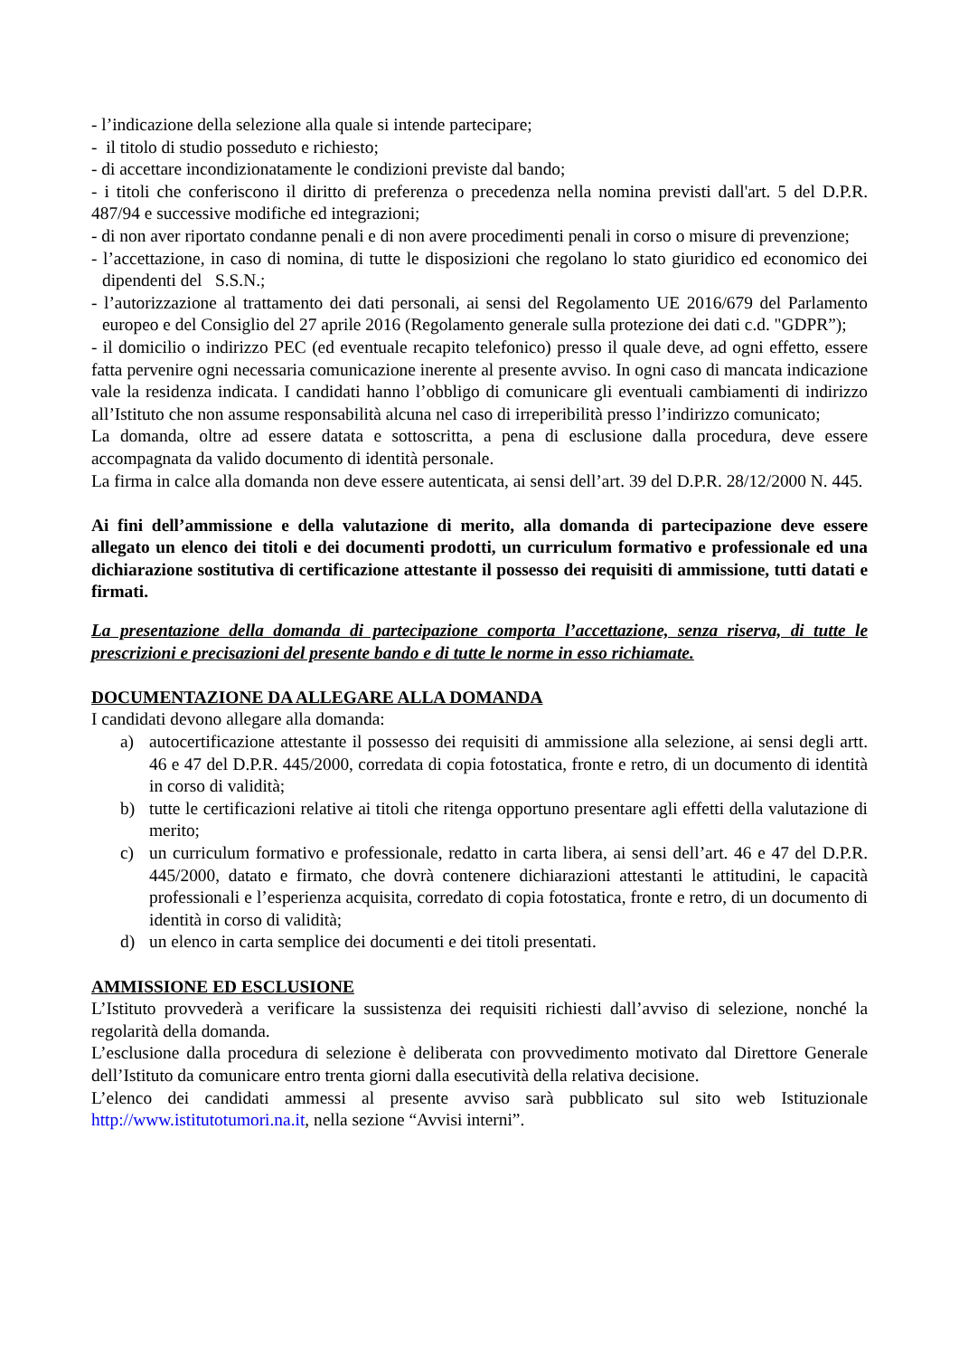- l’indicazione della selezione alla quale si intende partecipare;
- il titolo di studio posseduto e richiesto;
- di accettare incondizionatamente le condizioni previste dal bando;
- i titoli che conferiscono il diritto di preferenza o precedenza nella nomina previsti dall'art. 5 del D.P.R. 487/94 e successive modifiche ed integrazioni;
- di non aver riportato condanne penali e di non avere procedimenti penali in corso o misure di prevenzione;
- l’accettazione, in caso di nomina, di tutte le disposizioni che regolano lo stato giuridico ed economico dei dipendenti del S.S.N.;
- l’autorizzazione al trattamento dei dati personali, ai sensi del Regolamento UE 2016/679 del Parlamento europeo e del Consiglio del 27 aprile 2016 (Regolamento generale sulla protezione dei dati c.d. "GDPR”);
- il domicilio o indirizzo PEC (ed eventuale recapito telefonico) presso il quale deve, ad ogni effetto, essere fatta pervenire ogni necessaria comunicazione inerente al presente avviso. In ogni caso di mancata indicazione vale la residenza indicata. I candidati hanno l’obbligo di comunicare gli eventuali cambiamenti di indirizzo all’Istituto che non assume responsabilità alcuna nel caso di irreperibilità presso l’indirizzo comunicato;
La domanda, oltre ad essere datata e sottoscritta, a pena di esclusione dalla procedura, deve essere accompagnata da valido documento di identità personale.
La firma in calce alla domanda non deve essere autenticata, ai sensi dell’art. 39 del D.P.R. 28/12/2000 N. 445.
Ai fini dell’ammissione e della valutazione di merito, alla domanda di partecipazione deve essere allegato un elenco dei titoli e dei documenti prodotti, un curriculum formativo e professionale ed una dichiarazione sostitutiva di certificazione attestante il possesso dei requisiti di ammissione, tutti datati e firmati.
La presentazione della domanda di partecipazione comporta l’accettazione, senza riserva, di tutte le prescrizioni e precisazioni del presente bando e di tutte le norme in esso richiamate.
DOCUMENTAZIONE DA ALLEGARE ALLA DOMANDA
I candidati devono allegare alla domanda:
a) autocertificazione attestante il possesso dei requisiti di ammissione alla selezione, ai sensi degli artt. 46 e 47 del D.P.R. 445/2000, corredata di copia fotostatica, fronte e retro, di un documento di identità in corso di validità;
b) tutte le certificazioni relative ai titoli che ritenga opportuno presentare agli effetti della valutazione di merito;
c) un curriculum formativo e professionale, redatto in carta libera, ai sensi dell’art. 46 e 47 del D.P.R. 445/2000, datato e firmato, che dovrà contenere dichiarazioni attestanti le attitudini, le capacità professionali e l’esperienza acquisita, corredato di copia fotostatica, fronte e retro, di un documento di identità in corso di validità;
d) un elenco in carta semplice dei documenti e dei titoli presentati.
AMMISSIONE ED ESCLUSIONE
L’Istituto provvederà a verificare la sussistenza dei requisiti richiesti dall’avviso di selezione, nonché la regolarità della domanda.
L’esclusione dalla procedura di selezione è deliberata con provvedimento motivato dal Direttore Generale dell’Istituto da comunicare entro trenta giorni dalla esecutività della relativa decisione.
L’elenco dei candidati ammessi al presente avviso sarà pubblicato sul sito web Istituzionale http://www.istitutotumori.na.it, nella sezione “Avvisi interni”.